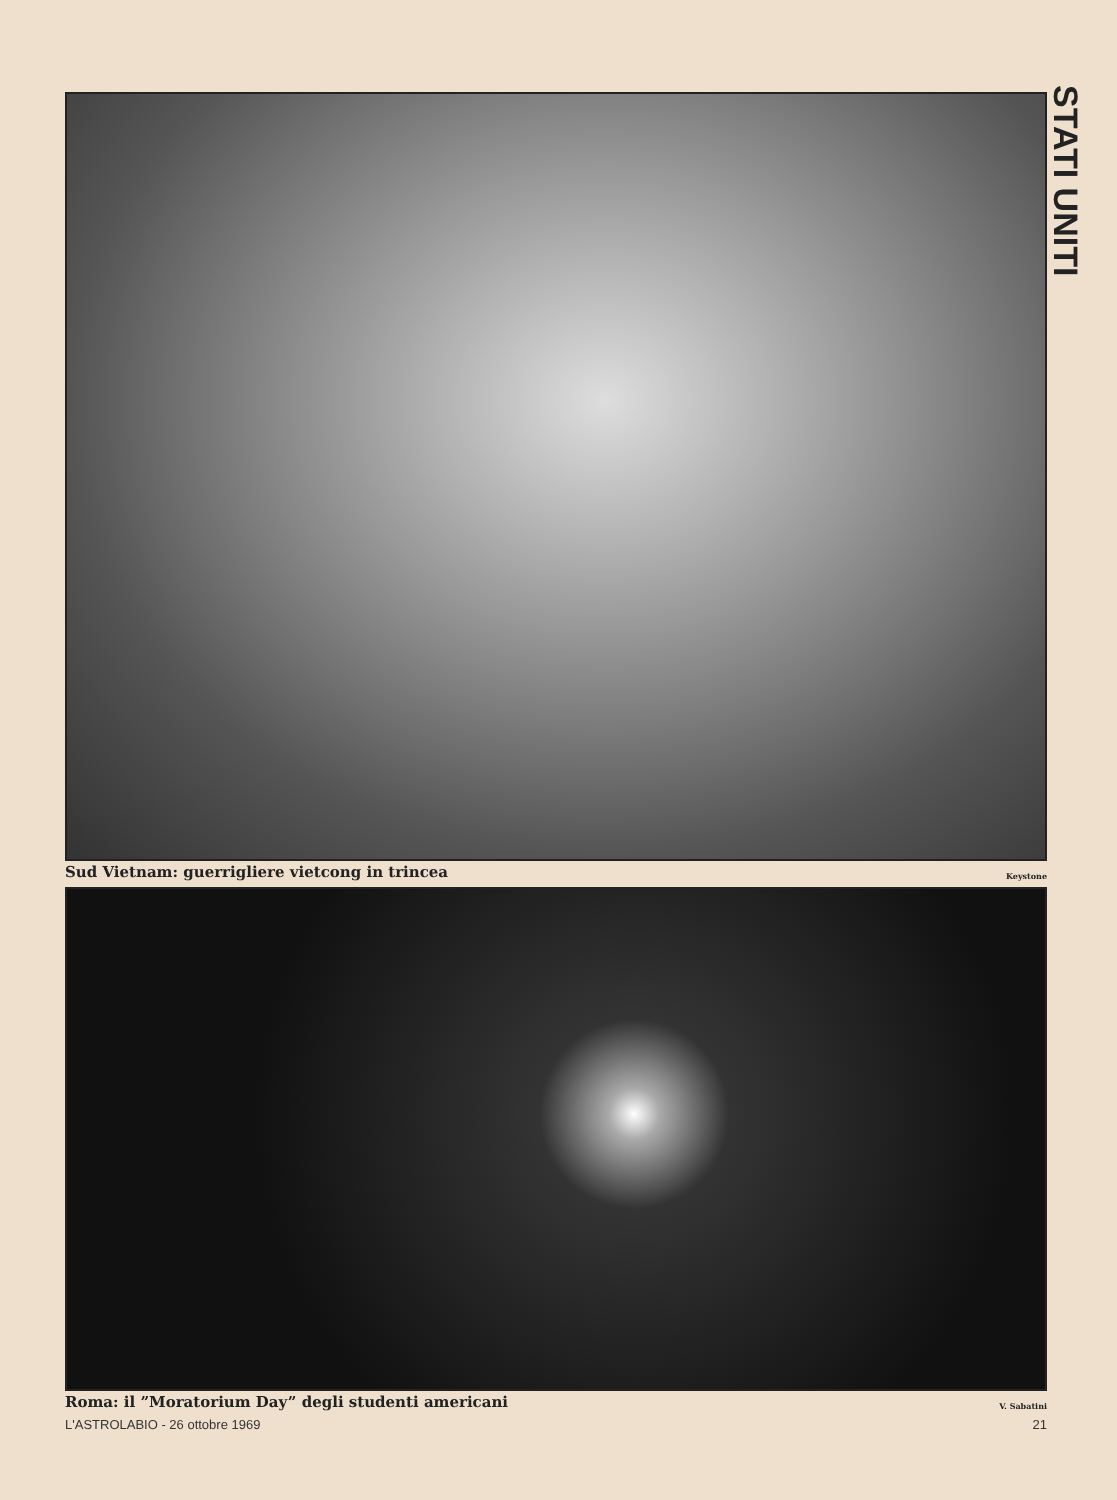STATI UNITI
Sud Vietnam: guerrigliere vietcong in trincea Keystone
Roma: il ”Moratorium Day” degli studenti americani V. Sabatini
L'ASTROLABIO - 26 ottobre 1969 21